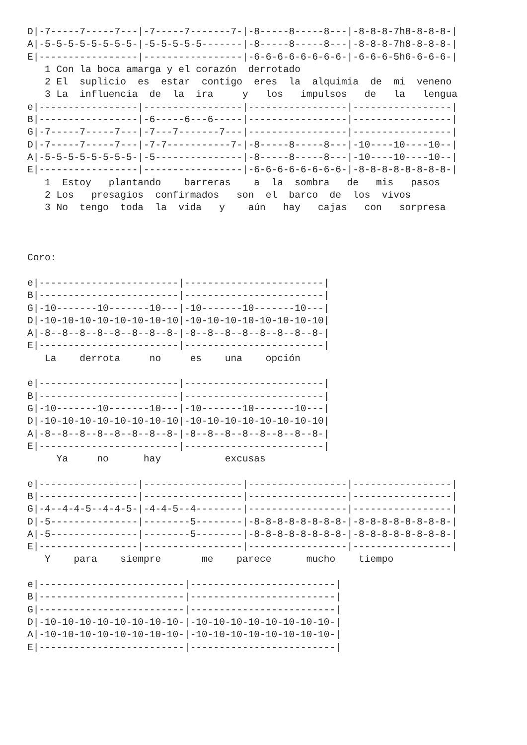D|-7-----7-----7---|-7-----7-------7-|-8-----8-----8---|-8-8-8-7h8-8-8-8-|
A|-5-5-5-5-5-5-5-5-|-5-5-5-5-5-------|-8-----8-----8---|-8-8-8-7h8-8-8-8-|
E|-----------------|-----------------|-6-6-6-6-6-6-6-6-|-6-6-6-5h6-6-6-6-|
   1 Con la boca amarga y el corazón  derrotado
   2 El  suplicio  es  estar  contigo  eres  la  alquimia  de  mi  veneno
   3 La  influencia  de  la  ira     y   los   impulsos   de   la   lengua
e|-----------------|-----------------|-----------------|-----------------|
B|-----------------|-6-----6---6-----|-----------------|-----------------|
G|-7-----7-----7---|-7---7-------7---|-----------------|-----------------|
D|-7-----7-----7---|-7-7-----------7-|-8-----8-----8---|-10----10----10--|
A|-5-5-5-5-5-5-5-5-|-5---------------|-8-----8-----8---|-10----10----10--|
E|-----------------|-----------------|-6-6-6-6-6-6-6-6-|-8-8-8-8-8-8-8-8-|
   1  Estoy   plantando    barreras    a  la  sombra   de   mis   pasos
   2 Los   presagios  confirmados   son  el  barco  de  los  vivos
   3 No  tengo  toda  la  vida   y    aún   hay   cajas   con   sorpresa



Coro:

e|------------------------|------------------------|
B|------------------------|------------------------|
G|-10-------10-------10---|-10-------10-------10---|
D|-10-10-10-10-10-10-10-10|-10-10-10-10-10-10-10-10|
A|-8--8--8--8--8--8--8--8-|-8--8--8--8--8--8--8--8-|
E|------------------------|------------------------|
   La    derrota     no     es    una    opción

e|------------------------|------------------------|
B|------------------------|------------------------|
G|-10-------10-------10---|-10-------10-------10---|
D|-10-10-10-10-10-10-10-10|-10-10-10-10-10-10-10-10|
A|-8--8--8--8--8--8--8--8-|-8--8--8--8--8--8--8--8-|
E|------------------------|------------------------|
     Ya     no      hay           excusas

e|-----------------|-----------------|-----------------|-----------------|
B|-----------------|-----------------|-----------------|-----------------|
G|-4--4-4-5--4-4-5-|-4-4-5--4--------|-----------------|-----------------|
D|-5---------------|--------5--------|-8-8-8-8-8-8-8-8-|-8-8-8-8-8-8-8-8-|
A|-5---------------|--------5--------|-8-8-8-8-8-8-8-8-|-8-8-8-8-8-8-8-8-|
E|-----------------|-----------------|-----------------|-----------------|
   Y    para    siempre       me    parece      mucho    tiempo

e|-------------------------|-------------------------|
B|-------------------------|-------------------------|
G|-------------------------|-------------------------|
D|-10-10-10-10-10-10-10-10-|-10-10-10-10-10-10-10-10-|
A|-10-10-10-10-10-10-10-10-|-10-10-10-10-10-10-10-10-|
E|-------------------------|-------------------------|